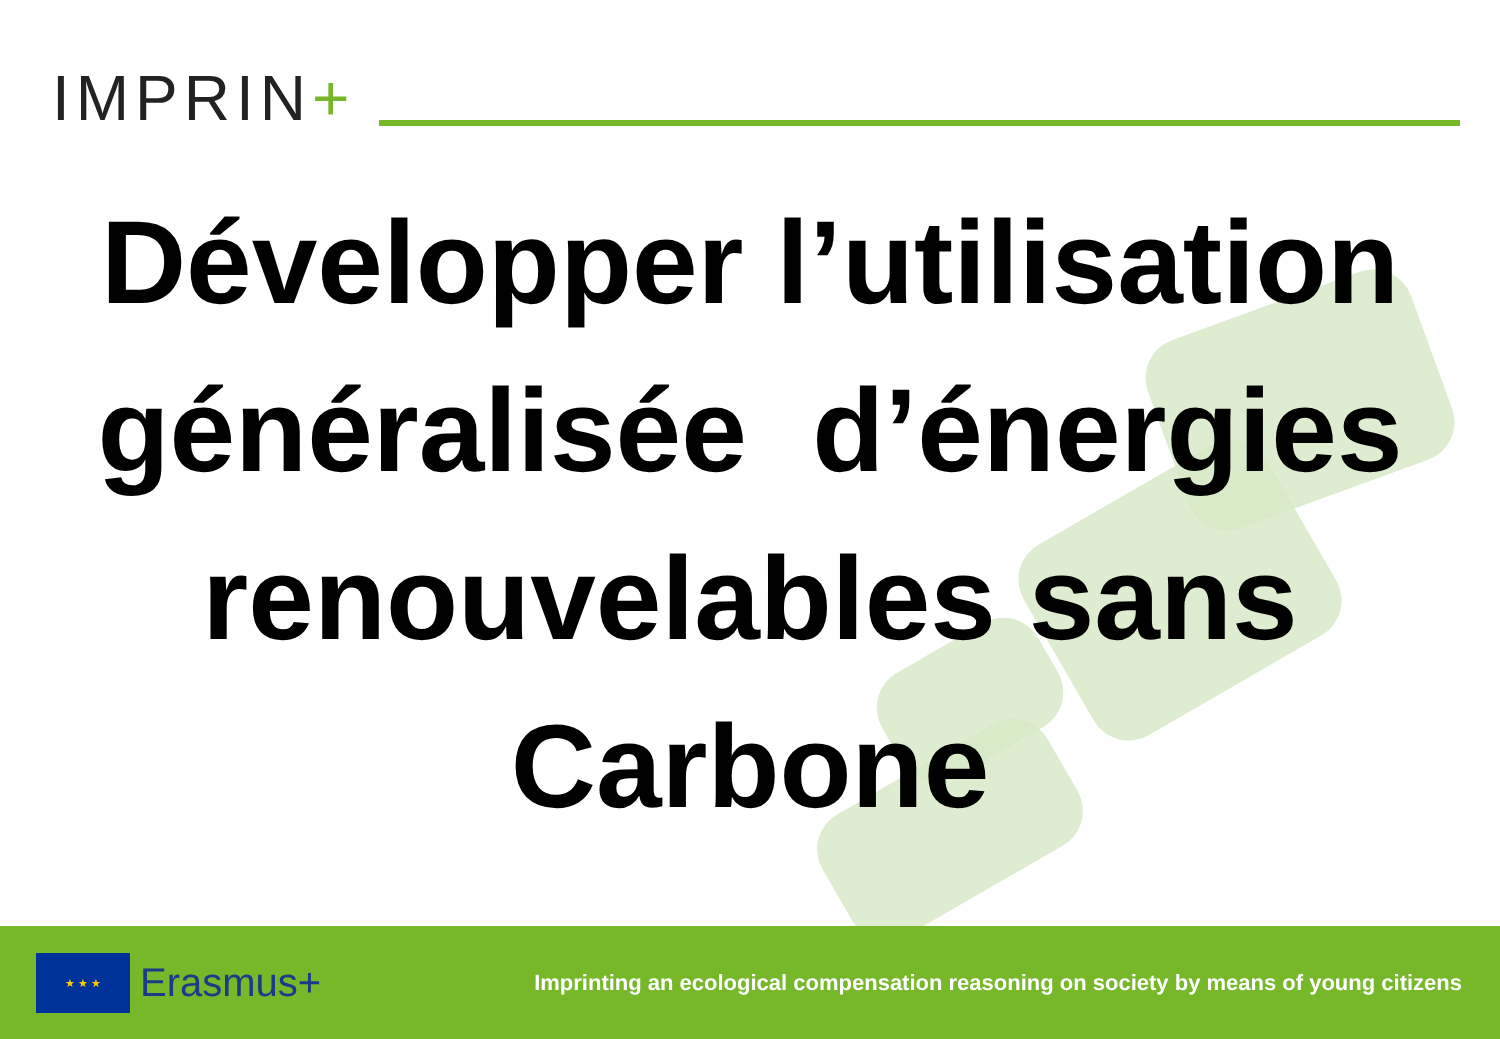IMPRIN+
Développer l’utilisation
généralisée d’énergies
renouvelables sans
Carbone
★ ★ ★
Erasmus+
Imprinting an ecological compensation reasoning on society by means of young citizens